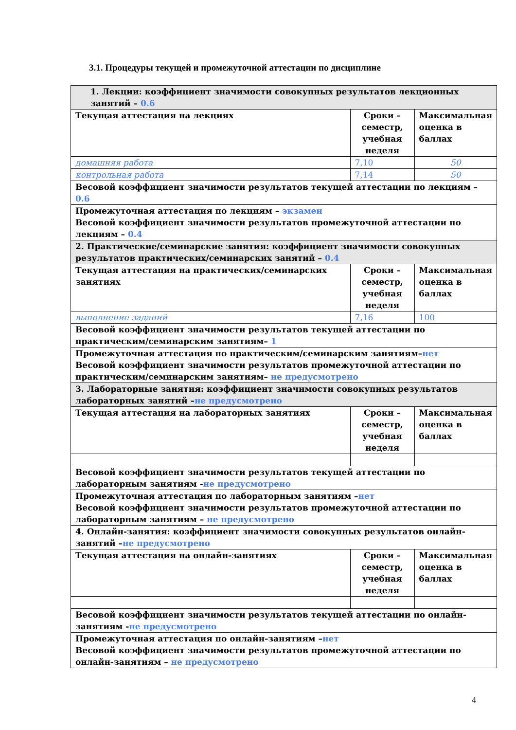3.1. Процедуры текущей и промежуточной аттестации по дисциплине
| 1. Лекции: коэффициент значимости совокупных результатов лекционных занятий – 0.6 | | |
| Текущая аттестация на лекциях | Сроки – семестр, учебная неделя | Максимальная оценка в баллах |
| домашняя работа | 7,10 | 50 |
| контрольная работа | 7,14 | 50 |
| Весовой коэффициент значимости результатов текущей аттестации по лекциям – 0.6 | | |
| Промежуточная аттестация по лекциям – экзамен Весовой коэффициент значимости результатов промежуточной аттестации по лекциям – 0.4 | | |
| 2. Практические/семинарские занятия: коэффициент значимости совокупных результатов практических/семинарских занятий – 0.4 | | |
| Текущая аттестация на практических/семинарских занятиях | Сроки – семестр, учебная неделя | Максимальная оценка в баллах |
| выполнение заданий | 7,16 | 100 |
| Весовой коэффициент значимости результатов текущей аттестации по практическим/семинарским занятиям– 1 | | |
| Промежуточная аттестация по практическим/семинарским занятиям– нет Весовой коэффициент значимости результатов промежуточной аттестации по практическим/семинарским занятиям– не предусмотрено | | |
| 3. Лабораторные занятия: коэффициент значимости совокупных результатов лабораторных занятий – не предусмотрено | | |
| Текущая аттестация на лабораторных занятиях | Сроки – семестр, учебная неделя | Максимальная оценка в баллах |
| Весовой коэффициент значимости результатов текущей аттестации по лабораторным занятиям - не предусмотрено | | |
| Промежуточная аттестация по лабораторным занятиям – нет Весовой коэффициент значимости результатов промежуточной аттестации по лабораторным занятиям – не предусмотрено | | |
| 4. Онлайн-занятия: коэффициент значимости совокупных результатов онлайн-занятий – не предусмотрено | | |
| Текущая аттестация на онлайн-занятиях | Сроки – семестр, учебная неделя | Максимальная оценка в баллах |
| Весовой коэффициент значимости результатов текущей аттестации по онлайн-занятиям - не предусмотрено | | |
| Промежуточная аттестация по онлайн-занятиям – нет Весовой коэффициент значимости результатов промежуточной аттестации по онлайн-занятиям – не предусмотрено | | |
4